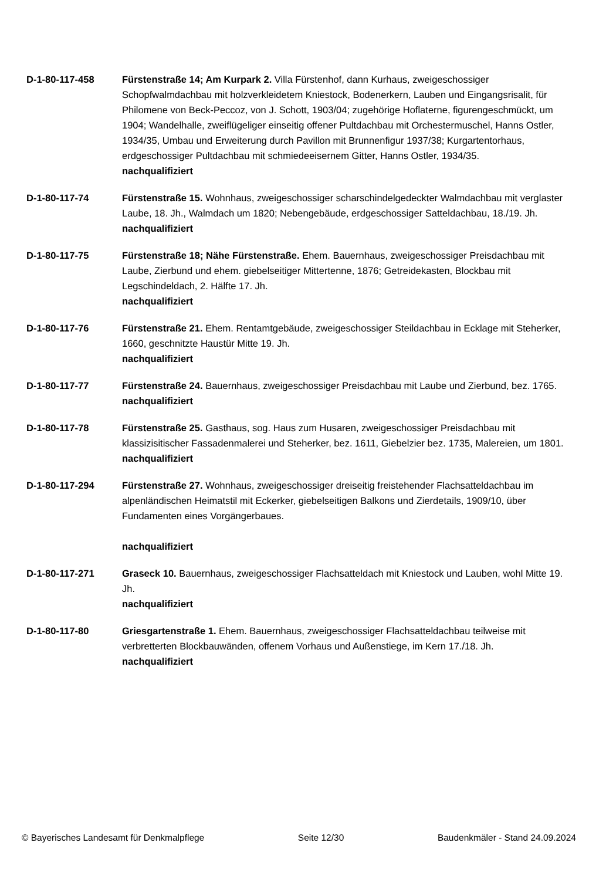D-1-80-117-458 Fürstenstraße 14; Am Kurpark 2. Villa Fürstenhof, dann Kurhaus, zweigeschossiger Schopfwalmdachbau mit holzverkleidetem Kniestock, Bodenerkern, Lauben und Eingangsrisalit, für Philomene von Beck-Peccoz, von J. Schott, 1903/04; zugehörige Hoflaterne, figurengeschmückt, um 1904; Wandelhalle, zweiflügeliger einseitig offener Pultdachbau mit Orchestermuschel, Hanns Ostler, 1934/35, Umbau und Erweiterung durch Pavillon mit Brunnenfigur 1937/38; Kurgartentorhaus, erdgeschossiger Pultdachbau mit schmiedeeisernem Gitter, Hanns Ostler, 1934/35.
nachqualifiziert
D-1-80-117-74 Fürstenstraße 15. Wohnhaus, zweigeschossiger scharschindelgedeckter Walmdachbau mit verglaster Laube, 18. Jh., Walmdach um 1820; Nebengebäude, erdgeschossiger Satteldachbau, 18./19. Jh.
nachqualifiziert
D-1-80-117-75 Fürstenstraße 18; Nähe Fürstenstraße. Ehem. Bauernhaus, zweigeschossiger Preisdachbau mit Laube, Zierbund und ehem. giebelseitiger Mittertenne, 1876; Getreidekasten, Blockbau mit Legschindeldach, 2. Hälfte 17. Jh.
nachqualifiziert
D-1-80-117-76 Fürstenstraße 21. Ehem. Rentamtgebäude, zweigeschossiger Steildachbau in Ecklage mit Steherker, 1660, geschnitzte Haustür Mitte 19. Jh.
nachqualifiziert
D-1-80-117-77 Fürstenstraße 24. Bauernhaus, zweigeschossiger Preisdachbau mit Laube und Zierbund, bez. 1765.
nachqualifiziert
D-1-80-117-78 Fürstenstraße 25. Gasthaus, sog. Haus zum Husaren, zweigeschossiger Preisdachbau mit klassizisitischer Fassadenmalerei und Steherker, bez. 1611, Giebelzier bez. 1735, Malereien, um 1801.
nachqualifiziert
D-1-80-117-294 Fürstenstraße 27. Wohnhaus, zweigeschossiger dreiseitig freistehender Flachsatteldachbau im alpenländischen Heimatstil mit Eckerker, giebelseitigen Balkons und Zierdetails, 1909/10, über Fundamenten eines Vorgängerbaues.
nachqualifiziert
D-1-80-117-271 Graseck 10. Bauernhaus, zweigeschossiger Flachsatteldach mit Kniestock und Lauben, wohl Mitte 19. Jh.
nachqualifiziert
D-1-80-117-80 Griesgartenstraße 1. Ehem. Bauernhaus, zweigeschossiger Flachsatteldachbau teilweise mit verbretterten Blockbauwänden, offenem Vorhaus und Außenstiege, im Kern 17./18. Jh.
nachqualifiziert
© Bayerisches Landesamt für Denkmalpflege Seite 12/30 Baudenkmäler - Stand 24.09.2024